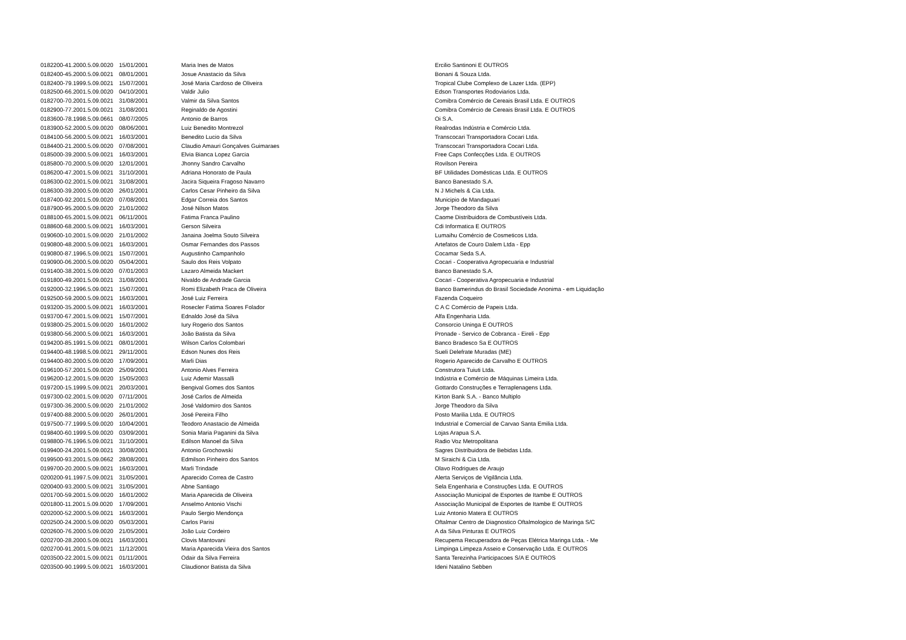| 0182200-41.2000.5.09.0020 | 15/01/2001 | Maria Ines de Matos | Ercilio Santinoni E OUTROS |
| 0182400-45.2000.5.09.0021 | 08/01/2001 | Josue Anastacio da Silva | Bonani & Souza Ltda. |
| 0182400-79.1999.5.09.0021 | 15/07/2001 | José Maria Cardoso de Oliveira | Tropical Clube Complexo de Lazer Ltda. (EPP) |
| 0182500-66.2001.5.09.0020 | 04/10/2001 | Valdir Julio | Edson Transportes Rodoviarios Ltda. |
| 0182700-70.2001.5.09.0021 | 31/08/2001 | Valmir da Silva Santos | Comibra Comércio de Cereais Brasil Ltda. E OUTROS |
| 0182900-77.2001.5.09.0021 | 31/08/2001 | Reginaldo de Agostini | Comibra Comércio de Cereais Brasil Ltda. E OUTROS |
| 0183600-78.1998.5.09.0661 | 08/07/2005 | Antonio de Barros | Oi S.A. |
| 0183900-52.2000.5.09.0020 | 08/06/2001 | Luiz Benedito Montrezol | Realrodas Indústria e Comércio Ltda. |
| 0184100-56.2000.5.09.0021 | 16/03/2001 | Benedito Lucio da Silva | Transcocari Transportadora Cocari Ltda. |
| 0184400-21.2000.5.09.0020 | 07/08/2001 | Claudio Amauri Gonçalves Guimaraes | Transcocari Transportadora Cocari Ltda. |
| 0185000-39.2000.5.09.0021 | 16/03/2001 | Elvia Bianca Lopez Garcia | Free Caps Confecções Ltda. E OUTROS |
| 0185800-70.2000.5.09.0020 | 12/01/2001 | Jhonny Sandro Carvalho | Rovilson Pereira |
| 0186200-47.2001.5.09.0021 | 31/10/2001 | Adriana Honorato de Paula | BF Utilidades Domésticas Ltda. E OUTROS |
| 0186300-02.2001.5.09.0021 | 31/08/2001 | Jacira Siqueira Fragoso Navarro | Banco Banestado S.A. |
| 0186300-39.2000.5.09.0020 | 26/01/2001 | Carlos Cesar Pinheiro da Silva | N J Michels & Cia Ltda. |
| 0187400-92.2001.5.09.0020 | 07/08/2001 | Edgar Correia dos Santos | Municipio de Mandaguari |
| 0187900-95.2000.5.09.0020 | 21/01/2002 | José Nilson Matos | Jorge Theodoro da Silva |
| 0188100-65.2001.5.09.0021 | 06/11/2001 | Fatima Franca Paulino | Caome Distribuidora de Combustíveis Ltda. |
| 0188600-68.2000.5.09.0021 | 16/03/2001 | Gerson Silveira | Cdi Informatica E OUTROS |
| 0190600-10.2001.5.09.0020 | 21/01/2002 | Janaina Joelma Souto Silveira | Lumaihu Comércio de Cosmeticos Ltda. |
| 0190800-48.2000.5.09.0021 | 16/03/2001 | Osmar Fernandes dos Passos | Artefatos de Couro Dalem Ltda - Epp |
| 0190800-87.1996.5.09.0021 | 15/07/2001 | Augustinho Campanholo | Cocamar Seda S.A. |
| 0190900-06.2000.5.09.0020 | 05/04/2001 | Saulo dos Reis Volpato | Cocari - Cooperativa Agropecuaria e Industrial |
| 0191400-38.2001.5.09.0020 | 07/01/2003 | Lazaro Almeida Mackert | Banco Banestado S.A. |
| 0191800-49.2001.5.09.0021 | 31/08/2001 | Nivaldo de Andrade Garcia | Cocari - Cooperativa Agropecuaria e Industrial |
| 0192000-32.1996.5.09.0021 | 15/07/2001 | Romi Elizabeth Praca de Oliveira | Banco Bamerindus do Brasil Sociedade Anonima - em Liquidação |
| 0192500-59.2000.5.09.0021 | 16/03/2001 | José Luiz Ferreira | Fazenda Coqueiro |
| 0193200-35.2000.5.09.0021 | 16/03/2001 | Rosecler Fatima Soares Folador | C A C Comércio de Papeis Ltda. |
| 0193700-67.2001.5.09.0021 | 15/07/2001 | Ednaldo José da Silva | Alfa Engenharia Ltda. |
| 0193800-25.2001.5.09.0020 | 16/01/2002 | Iury Rogerio dos Santos | Consorcio Uninga E OUTROS |
| 0193800-56.2000.5.09.0021 | 16/03/2001 | João Batista da Silva | Pronade - Servico de Cobranca - Eireli - Epp |
| 0194200-85.1991.5.09.0021 | 08/01/2001 | Wilson Carlos Colombari | Banco Bradesco Sa E OUTROS |
| 0194400-48.1998.5.09.0021 | 29/11/2001 | Edson Nunes dos Reis | Sueli Delefrate Muradas (ME) |
| 0194400-80.2000.5.09.0020 | 17/09/2001 | Marli Dias | Rogerio Aparecido de Carvalho E OUTROS |
| 0196100-57.2001.5.09.0020 | 25/09/2001 | Antonio Alves Ferreira | Construtora Tuiuti Ltda. |
| 0196200-12.2001.5.09.0020 | 15/05/2003 | Luiz Ademir Massalli | Indústria e Comércio de Máquinas Limeira Ltda. |
| 0197200-15.1999.5.09.0021 | 20/03/2001 | Bengival Gomes dos Santos | Gottardo Construções e Terraplenagens Ltda. |
| 0197300-02.2001.5.09.0020 | 07/11/2001 | José Carlos de Almeida | Kirton Bank S.A. - Banco Multiplo |
| 0197300-36.2000.5.09.0020 | 21/01/2002 | José Valdomiro dos Santos | Jorge Theodoro da Silva |
| 0197400-88.2000.5.09.0020 | 26/01/2001 | José Pereira Filho | Posto Marilia Ltda. E OUTROS |
| 0197500-77.1999.5.09.0020 | 10/04/2001 | Teodoro Anastacio de Almeida | Industrial e Comercial de Carvao Santa Emilia Ltda. |
| 0198400-60.1999.5.09.0020 | 03/09/2001 | Sonia Maria Paganini da Silva | Lojas Arapua S.A. |
| 0198800-76.1996.5.09.0021 | 31/10/2001 | Edilson Manoel da Silva | Radio Voz Metropolitana |
| 0199400-24.2001.5.09.0021 | 30/08/2001 | Antonio Grochowski | Sagres Distribuidora de Bebidas Ltda. |
| 0199500-93.2001.5.09.0662 | 28/08/2001 | Edmilson Pinheiro dos Santos | M Siraichi & Cia Ltda. |
| 0199700-20.2000.5.09.0021 | 16/03/2001 | Marli Trindade | Olavo Rodrigues de Araujo |
| 0200200-91.1997.5.09.0021 | 31/05/2001 | Aparecido Correa de Castro | Alerta Serviços de Vigilância Ltda. |
| 0200400-93.2000.5.09.0021 | 31/05/2001 | Abne Santiago | Sela Engenharia e Construções Ltda. E OUTROS |
| 0201700-59.2001.5.09.0020 | 16/01/2002 | Maria Aparecida de Oliveira | Associação Municipal de Esportes de Itambe E OUTROS |
| 0201800-11.2001.5.09.0020 | 17/09/2001 | Anselmo Antonio Vischi | Associação Municipal de Esportes de Itambe E OUTROS |
| 0202000-52.2000.5.09.0021 | 16/03/2001 | Paulo Sergio Mendonça | Luiz Antonio Matera E OUTROS |
| 0202500-24.2000.5.09.0020 | 05/03/2001 | Carlos Parisi | Oftalmar Centro de Diagnostico Oftalmologico de Maringa S/C |
| 0202600-76.2000.5.09.0020 | 21/05/2001 | João Luiz Cordeiro | A da Silva Pinturas E OUTROS |
| 0202700-28.2000.5.09.0021 | 16/03/2001 | Clovis Mantovani | Recupema Recuperadora de Peças Elétrica Maringa Ltda. - Me |
| 0202700-91.2001.5.09.0021 | 11/12/2001 | Maria Aparecida Vieira dos Santos | Limpinga Limpeza Asseio e Conservação Ltda. E OUTROS |
| 0203500-22.2001.5.09.0021 | 01/11/2001 | Odair da Silva Ferreira | Santa Terezinha Participacoes S/A E OUTROS |
| 0203500-90.1999.5.09.0021 | 16/03/2001 | Claudionor Batista da Silva | Ideni Natalino Sebben |